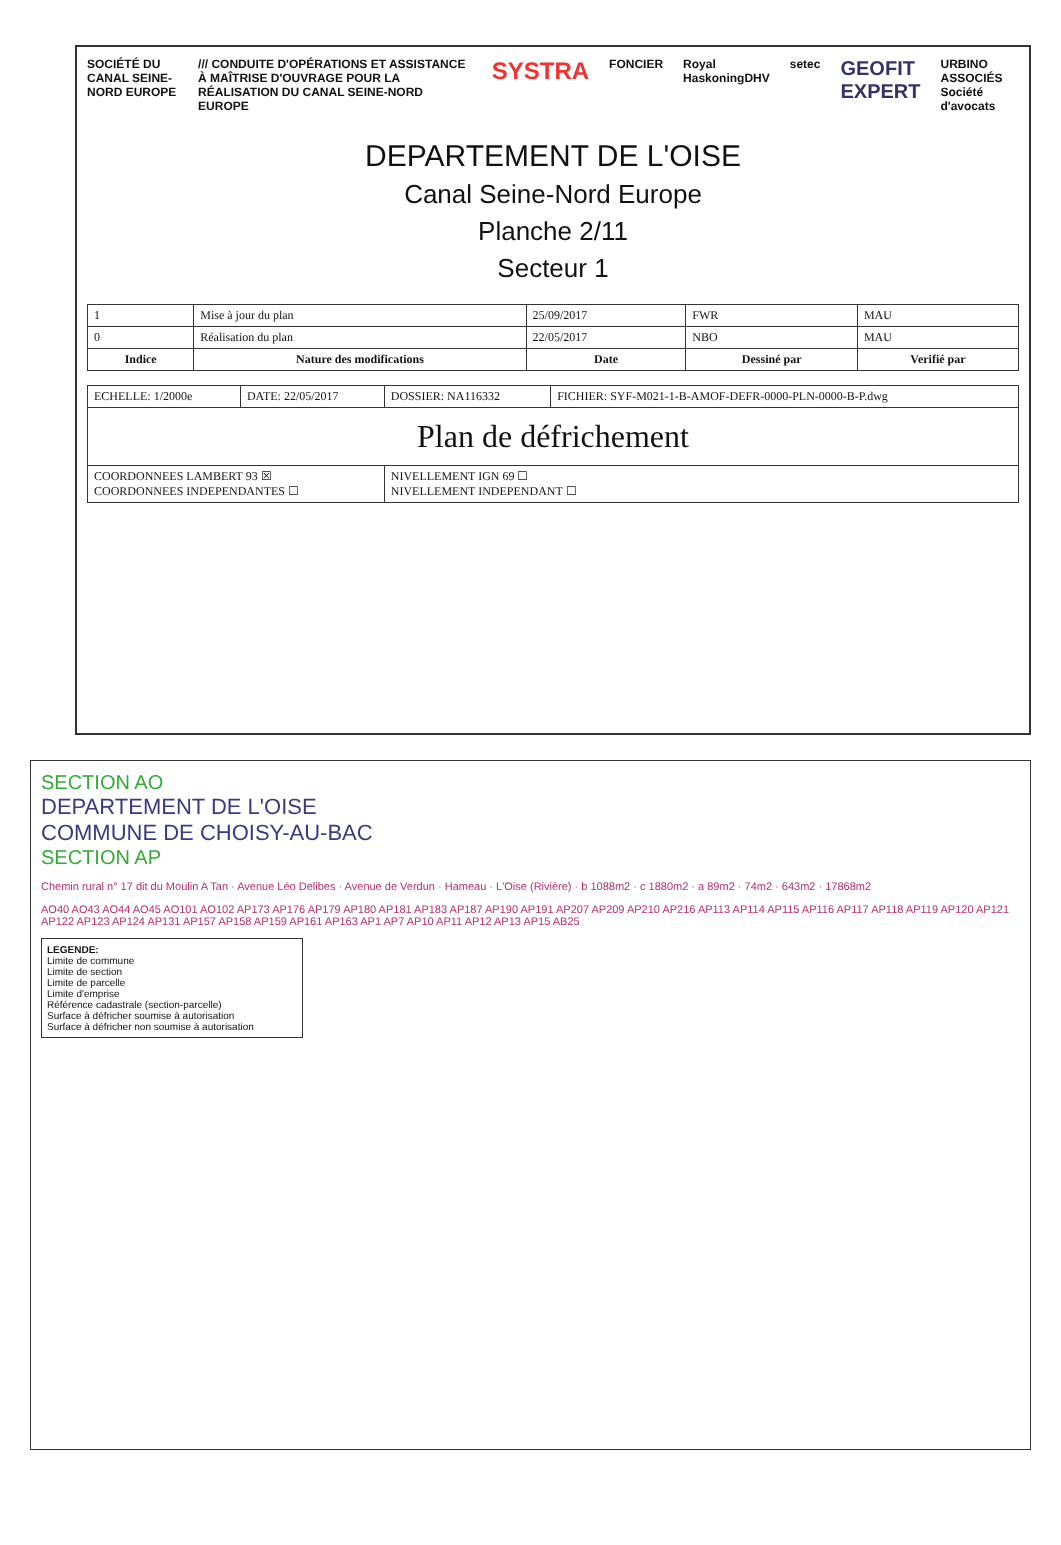SOCIÉTÉ DU CANAL SEINE-NORD EUROPE /// CONDUITE D'OPÉRATIONS ET ASSISTANCE À MAÎTRISE D'OUVRAGE POUR LA RÉALISATION DU CANAL SEINE-NORD EUROPE SYSTRA FONCIER Royal HaskoningDHV setec GEOFIT EXPERT URBINO ASSOCIÉS Société d'avocats
DEPARTEMENT DE L'OISE
Canal Seine-Nord Europe
Planche 2/11
Secteur 1
| 1 | Mise à jour du plan | 25/09/2017 | FWR | MAU |
| 0 | Réalisation du plan | 22/05/2017 | NBO | MAU |
| Indice | Nature des modifications | Date | Dessiné par | Verifié par |
| ECHELLE: 1/2000e | DATE: 22/05/2017 | DOSSIER: NA116332 | FICHIER: SYF-M021-1-B-AMOF-DEFR-0000-PLN-0000-B-P.dwg |
| Plan de défrichement | | | |
| COORDONNEES LAMBERT 93 ☒ COORDONNEES INDEPENDANTES ☐ | | NIVELLEMENT IGN 69 ☐ NIVELLEMENT INDEPENDANT ☐ | |
SECTION AO
DEPARTEMENT DE L'OISE
COMMUNE DE CHOISY-AU-BAC
SECTION AP
Chemin rural n° 17 dit du Moulin A Tan · Avenue Léo Delibes · Avenue de Verdun · Hameau · L'Oise (Rivière) · b 1088m2 · c 1880m2 · a 89m2 · 74m2 · 643m2 · 17868m2
AO40 AO43 AO44 AO45 AO101 AO102 AP173 AP176 AP179 AP180 AP181 AP183 AP187 AP190 AP191 AP207 AP209 AP210 AP216 AP113 AP114 AP115 AP116 AP117 AP118 AP119 AP120 AP121 AP122 AP123 AP124 AP131 AP157 AP158 AP159 AP161 AP163 AP1 AP7 AP10 AP11 AP12 AP13 AP15 AB25
LEGENDE:
Limite de commune
Limite de section
Limite de parcelle
Limite d'emprise
Référence cadastrale (section-parcelle)
Surface à défricher soumise à autorisation
Surface à défricher non soumise à autorisation